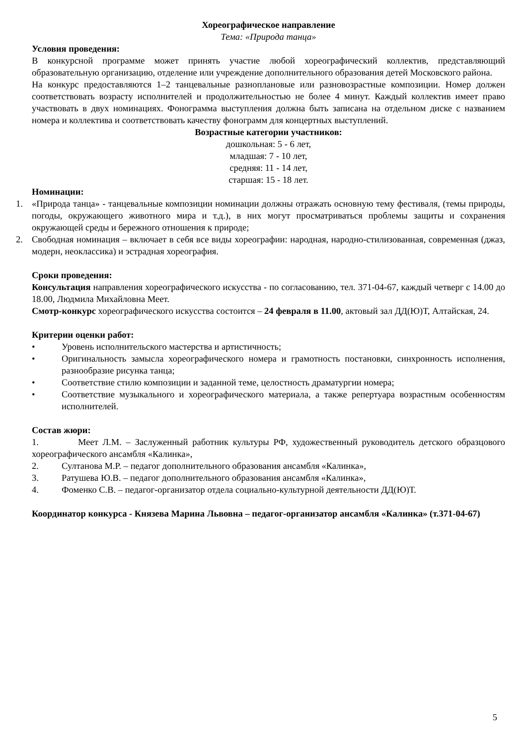Хореографическое направление
Тема: «Природа танца»
Условия проведения:
В конкурсной программе может принять участие любой хореографический коллектив, представляющий образовательную организацию, отделение или учреждение дополнительного образования детей Московского района.
На конкурс предоставляются 1–2 танцевальные разноплановые или разновозрастные композиции. Номер должен соответствовать возрасту исполнителей и продолжительностью не более 4 минут. Каждый коллектив имеет право участвовать в двух номинациях. Фонограмма выступления должна быть записана на отдельном диске с названием номера и коллектива и соответствовать качеству фонограмм для концертных выступлений.
Возрастные категории участников:
дошкольная: 5 - 6 лет,
младшая: 7 - 10 лет,
средняя: 11 - 14 лет,
старшая: 15 - 18 лет.
Номинации:
1. «Природа танца» - танцевальные композиции номинации должны отражать основную тему фестиваля, (темы природы, погоды, окружающего животного мира и т.д.), в них могут просматриваться проблемы защиты и сохранения окружающей среды и бережного отношения к природе;
2. Свободная номинация – включает в себя все виды хореографии: народная, народно-стилизованная, современная (джаз, модерн, неоклассика) и эстрадная хореография.
Сроки проведения:
Консультация направления хореографического искусства - по согласованию, тел. 371-04-67, каждый четверг с 14.00 до 18.00, Людмила Михайловна Меет.
Смотр-конкурс хореографического искусства состоится – 24 февраля в 11.00, актовый зал ДД(Ю)Т, Алтайская, 24.
Критерии оценки работ:
• Уровень исполнительского мастерства и артистичность;
• Оригинальность замысла хореографического номера и грамотность постановки, синхронность исполнения, разнообразие рисунка танца;
• Соответствие стилю композиции и заданной теме, целостность драматургии номера;
• Соответствие музыкального и хореографического материала, а также репертуара возрастным особенностям исполнителей.
Состав жюри:
1. Меет Л.М. – Заслуженный работник культуры РФ, художественный руководитель детского образцового хореографического ансамбля «Калинка»,
2. Султанова М.Р. – педагог дополнительного образования ансамбля «Калинка»,
3. Ратушева Ю.В. – педагог дополнительного образования ансамбля «Калинка»,
4. Фоменко С.В. – педагог-организатор отдела социально-культурной деятельности ДД(Ю)Т.
Координатор конкурса - Князева Марина Львовна – педагог-организатор ансамбля «Калинка» (т.371-04-67)
5